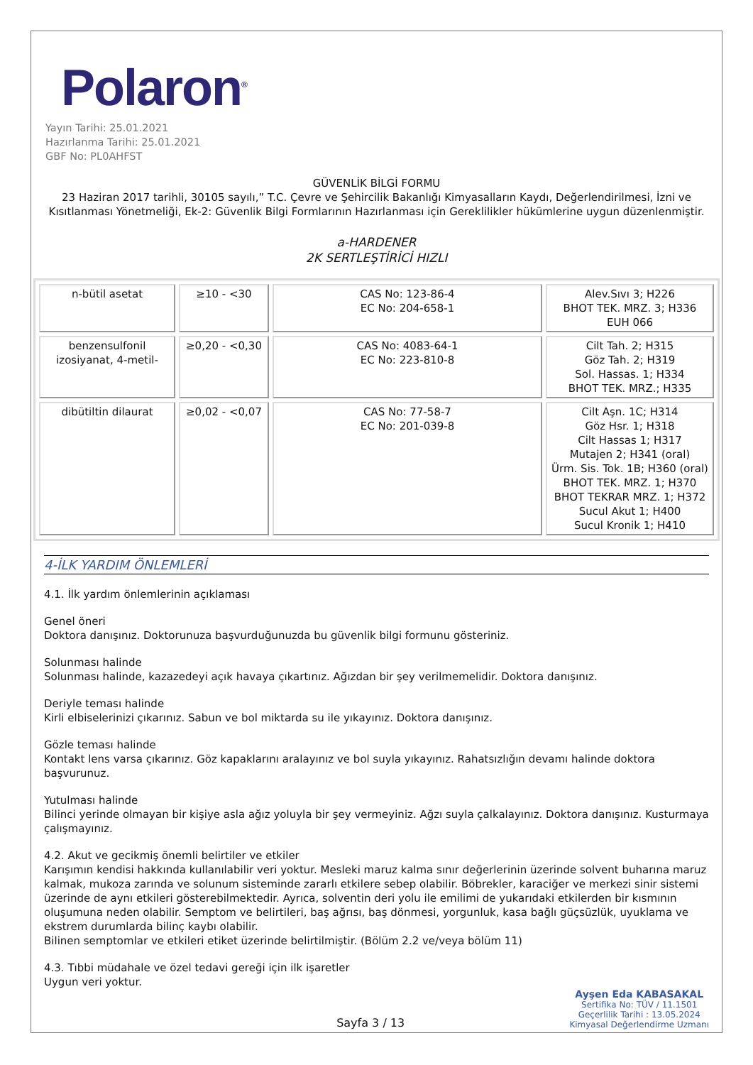Polaron<sup>®</sup>
Yayın Tarihi: 25.01.2021
Hazırlanma Tarihi: 25.01.2021
GBF No: PL0AHFST
GÜVENLİK BİLGİ FORMU
23 Haziran 2017 tarihli, 30105 sayılı,” T.C. Çevre ve Şehircilik Bakanlığı Kimyasalların Kaydı, Değerlendirilmesi, İzni ve Kısıtlanması Yönetmeliği, Ek-2: Güvenlik Bilgi Formlarının Hazırlanması için Gereklilikler hükümlerine uygun düzenlenmiştir.
a-HARDENER
2K SERTLEŞTİRİCİ HIZLI
| n-bütil asetat | ≥10 - <30 | CAS No: 123-86-4 EC No: 204-658-1 | Alev.Sıvı 3; H226 BHOT TEK. MRZ. 3; H336 EUH 066 |
| benzensulfonil izosiyanat, 4-metil- | ≥0,20 - <0,30 | CAS No: 4083-64-1 EC No: 223-810-8 | Cilt Tah. 2; H315 Göz Tah. 2; H319 Sol. Hassas. 1; H334 BHOT TEK. MRZ.; H335 |
| dibütiltin dilaurat | ≥0,02 - <0,07 | CAS No: 77-58-7 EC No: 201-039-8 | Cilt Aşn. 1C; H314 Göz Hsr. 1; H318 Cilt Hassas 1; H317 Mutajen 2; H341 (oral) Ürm. Sis. Tok. 1B; H360 (oral) BHOT TEK. MRZ. 1; H370 BHOT TEKRAR MRZ. 1; H372 Sucul Akut 1; H400 Sucul Kronik 1; H410 |
4-İLK YARDIM ÖNLEMLERİ
4.1. İlk yardım önlemlerinin açıklaması
Genel öneri
Doktora danışınız. Doktorunuza başvurduğunuzda bu güvenlik bilgi formunu gösteriniz.
Solunması halinde
Solunması halinde, kazazedeyi açık havaya çıkartınız. Ağızdan bir şey verilmemelidir. Doktora danışınız.
Deriyle teması halinde
Kirli elbiselerinizi çıkarınız. Sabun ve bol miktarda su ile yıkayınız. Doktora danışınız.
Gözle teması halinde
Kontakt lens varsa çıkarınız. Göz kapaklarını aralayınız ve bol suyla yıkayınız. Rahatsızlığın devamı halinde doktora başvurunuz.
Yutulması halinde
Bilinci yerinde olmayan bir kişiye asla ağız yoluyla bir şey vermeyiniz. Ağzı suyla çalkalayınız. Doktora danışınız. Kusturmaya çalışmayınız.
4.2. Akut ve gecikmiş önemli belirtiler ve etkiler
Karışımın kendisi hakkında kullanılabilir veri yoktur. Mesleki maruz kalma sınır değerlerinin üzerinde solvent buharına maruz kalmak, mukoza zarında ve solunum sisteminde zararlı etkilere sebep olabilir. Böbrekler, karaciğer ve merkezi sinir sistemi üzerinde de aynı etkileri gösterebilmektedir. Ayrıca, solventin deri yolu ile emilimi de yukarıdaki etkilerden bir kısmının oluşumuna neden olabilir. Semptom ve belirtileri, baş ağrısı, baş dönmesi, yorgunluk, kasa bağlı güçsüzlük, uyuklama ve ekstrem durumlarda bilinç kaybı olabilir.
Bilinen semptomlar ve etkileri etiket üzerinde belirtilmiştir. (Bölüm 2.2 ve/veya bölüm 11)
4.3. Tıbbi müdahale ve özel tedavi gereği için ilk işaretler
Uygun veri yoktur.
Sayfa 3 / 13
Ayşen Eda KABASAKAL
Sertifika No: TÜV / 11.1501
Geçerlilik Tarihi : 13.05.2024
Kimyasal Değerlendirme Uzmanı